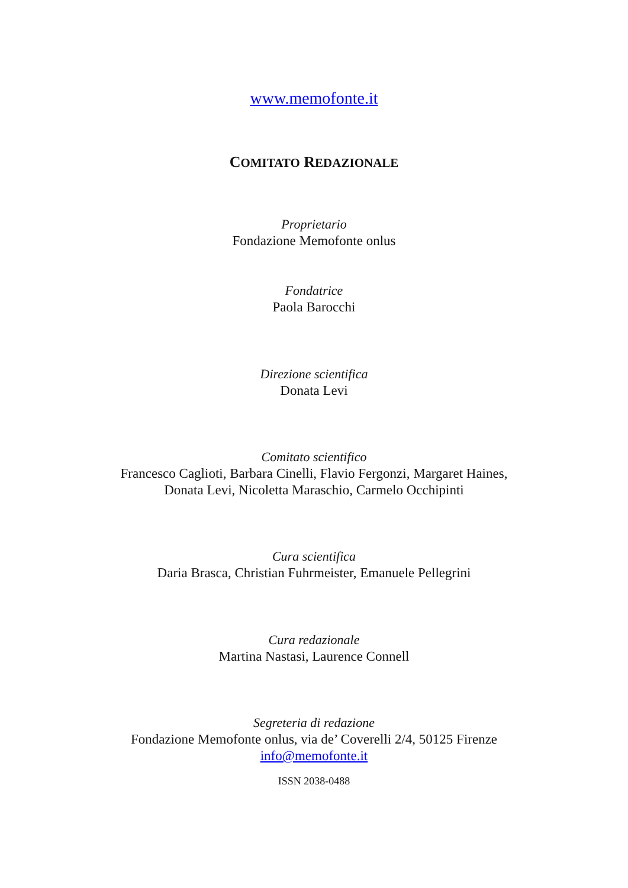www.memofonte.it
COMITATO REDAZIONALE
Proprietario
Fondazione Memofonte onlus
Fondatrice
Paola Barocchi
Direzione scientifica
Donata Levi
Comitato scientifico
Francesco Caglioti, Barbara Cinelli, Flavio Fergonzi, Margaret Haines,
Donata Levi, Nicoletta Maraschio, Carmelo Occhipinti
Cura scientifica
Daria Brasca, Christian Fuhrmeister, Emanuele Pellegrini
Cura redazionale
Martina Nastasi, Laurence Connell
Segreteria di redazione
Fondazione Memofonte onlus, via de’ Coverelli 2/4, 50125 Firenze
info@memofonte.it
ISSN 2038-0488